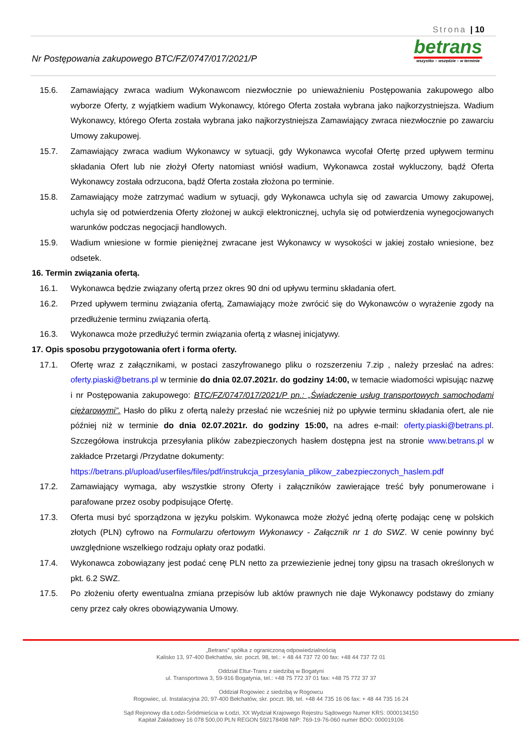Strona | 10
Nr Postępowania zakupowego BTC/FZ/0747/017/2021/P
betrans
wszystko – wszędzie – w terminie
15.6. Zamawiający zwraca wadium Wykonawcom niezwłocznie po unieważnieniu Postępowania zakupowego albo wyborze Oferty, z wyjątkiem wadium Wykonawcy, którego Oferta została wybrana jako najkorzystniejsza. Wadium Wykonawcy, którego Oferta została wybrana jako najkorzystniejsza Zamawiający zwraca niezwłocznie po zawarciu Umowy zakupowej.
15.7. Zamawiający zwraca wadium Wykonawcy w sytuacji, gdy Wykonawca wycofał Ofertę przed upływem terminu składania Ofert lub nie złożył Oferty natomiast wniósł wadium, Wykonawca został wykluczony, bądź Oferta Wykonawcy została odrzucona, bądź Oferta została złożona po terminie.
15.8. Zamawiający może zatrzymać wadium w sytuacji, gdy Wykonawca uchyla się od zawarcia Umowy zakupowej, uchyla się od potwierdzenia Oferty złożonej w aukcji elektronicznej, uchyla się od potwierdzenia wynegocjowanych warunków podczas negocjacji handlowych.
15.9. Wadium wniesione w formie pieniężnej zwracane jest Wykonawcy w wysokości w jakiej zostało wniesione, bez odsetek.
16. Termin związania ofertą.
16.1. Wykonawca będzie związany ofertą przez okres 90 dni od upływu terminu składania ofert.
16.2. Przed upływem terminu związania ofertą, Zamawiający może zwrócić się do Wykonawców o wyrażenie zgody na przedłużenie terminu związania ofertą.
16.3. Wykonawca może przedłużyć termin związania ofertą z własnej inicjatywy.
17. Opis sposobu przygotowania ofert i forma oferty.
17.1. Ofertę wraz z załącznikami, w postaci zaszyfrowanego pliku o rozszerzeniu 7.zip , należy przesłać na adres: oferty.piaski@betrans.pl w terminie do dnia 02.07.2021r. do godziny 14:00, w temacie wiadomości wpisując nazwę i nr Postępowania zakupowego: BTC/FZ/0747/017/2021/P pn.: „Świadczenie usług transportowych samochodami ciężarowymi”. Hasło do pliku z ofertą należy przesłać nie wcześniej niż po upływie terminu składania ofert, ale nie później niż w terminie do dnia 02.07.2021r. do godziny 15:00, na adres e-mail: oferty.piaski@betrans.pl. Szczegółowa instrukcja przesyłania plików zabezpieczonych hasłem dostępna jest na stronie www.betrans.pl w zakładce Przetargi /Przydatne dokumenty:
https://betrans.pl/upload/userfiles/files/pdf/instrukcja_przesylania_plikow_zabezpieczonych_haslem.pdf
17.2. Zamawiający wymaga, aby wszystkie strony Oferty i załączników zawierające treść były ponumerowane i parafowane przez osoby podpisujące Ofertę.
17.3. Oferta musi być sporządzona w języku polskim. Wykonawca może złożyć jedną ofertę podając cenę w polskich złotych (PLN) cyfrowo na Formularzu ofertowym Wykonawcy - Załącznik nr 1 do SWZ. W cenie powinny być uwzględnione wszelkiego rodzaju opłaty oraz podatki.
17.4. Wykonawca zobowiązany jest podać cenę PLN netto za przewiezienie jednej tony gipsu na trasach określonych w pkt. 6.2 SWZ.
17.5. Po złożeniu oferty ewentualna zmiana przepisów lub aktów prawnych nie daje Wykonawcy podstawy do zmiany ceny przez cały okres obowiązywania Umowy.
„Betrans” spółka z ograniczoną odpowiedzialnością
Kalisko 13, 97-400 Bełchatów, skr. poczt. 98, tel.: + 48 44 737 72 00 fax: +48 44 737 72 01
Oddział Eltur-Trans z siedzibą w Bogatyni
ul. Transportowa 3, 59-916 Bogatynia, tel.: +48 75 772 37 01 fax: +48 75 772 37 37
Oddział Rogowiec z siedzibą w Rogowcu
Rogowiec, ul. Instalacyjna 20, 97-400 Bełchatów, skr. poczt. 98, tel. +48 44 735 16 06 fax: + 48 44 735 16 24
Sąd Rejonowy dla Łodzi-Śródmieścia w Łodzi, XX Wydział Krajowego Rejestru Sądowego Numer KRS: 0000134150
Kapitał Zakładowy 16 078 500,00 PLN REGON 592178498 NIP: 769-19-76-060 numer BDO: 000019106